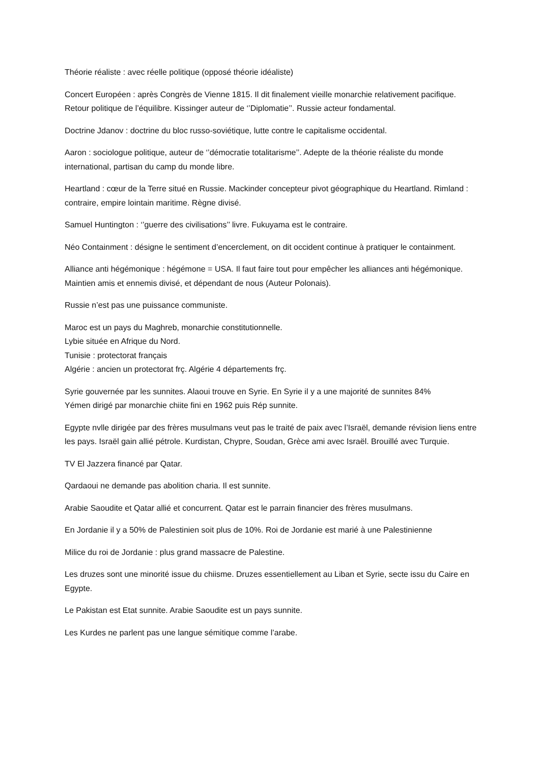Théorie réaliste : avec réelle politique (opposé théorie idéaliste)
Concert Européen : après Congrès de Vienne 1815. Il dit finalement vieille monarchie relativement pacifique. Retour politique de l’équilibre. Kissinger auteur de ‘’Diplomatie’’. Russie acteur fondamental.
Doctrine Jdanov : doctrine du bloc russo-soviétique, lutte contre le capitalisme occidental.
Aaron : sociologue politique, auteur de ‘’démocratie totalitarisme’’. Adepte de la théorie réaliste du monde international, partisan du camp du monde libre.
Heartland : cœur de la Terre situé en Russie. Mackinder concepteur pivot géographique du Heartland. Rimland : contraire, empire lointain maritime. Règne divisé.
Samuel Huntington : ‘’guerre des civilisations’’ livre. Fukuyama est le contraire.
Néo Containment : désigne le sentiment d’encerclement, on dit occident continue à pratiquer le containment.
Alliance anti hégémonique : hégémone = USA. Il faut faire tout pour empêcher les alliances anti hégémonique. Maintien amis et ennemis divisé, et dépendant de nous (Auteur Polonais).
Russie n’est pas une puissance communiste.
Maroc est un pays du Maghreb, monarchie constitutionnelle.
Lybie située en Afrique du Nord.
Tunisie : protectorat français
Algérie : ancien un protectorat frç. Algérie 4 départements frç.
Syrie gouvernée par les sunnites. Alaoui trouve en Syrie. En Syrie il y a une majorité de sunnites 84%
Yémen dirigé par monarchie chiite fini en 1962 puis Rép sunnite.
Egypte nvlle dirigée par des frères musulmans veut pas le traité de paix avec l’Israël, demande révision liens entre les pays. Israël gain allié pétrole. Kurdistan, Chypre, Soudan, Grèce ami avec Israël. Brouillé avec Turquie.
TV El Jazzera financé par Qatar.
Qardaoui ne demande pas abolition charia. Il est sunnite.
Arabie Saoudite et Qatar allié et concurrent. Qatar est le parrain financier des frères musulmans.
En Jordanie il y a 50% de Palestinien soit plus de 10%. Roi de Jordanie est marié à une Palestinienne
Milice du roi de Jordanie : plus grand massacre de Palestine.
Les druzes sont une minorité issue du chiisme. Druzes essentiellement au Liban et Syrie, secte issu du Caire en Egypte.
Le Pakistan est Etat sunnite. Arabie Saoudite est un pays sunnite.
Les Kurdes ne parlent pas une langue sémitique comme l’arabe.